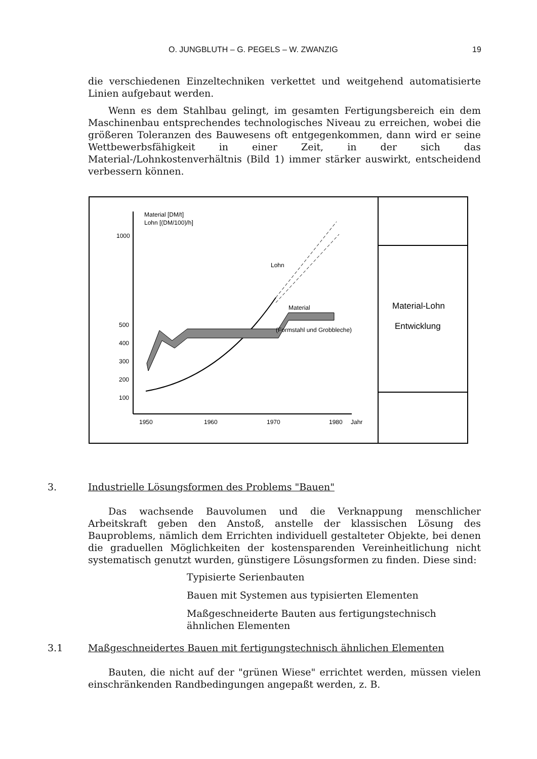O. JUNGBLUTH – G. PEGELS – W. ZWANZIG 19
die verschiedenen Einzeltechniken verkettet und weitgehend automatisierte Linien aufgebaut werden.
Wenn es dem Stahlbau gelingt, im gesamten Fertigungsbereich ein dem Maschinenbau entsprechendes technologisches Niveau zu erreichen, wobei die größeren Toleranzen des Bauwesens oft entgegenkommen, dann wird er seine Wettbewerbsfähigkeit in einer Zeit, in der sich das Material-/Lohnkostenverhältnis (Bild 1) immer stärker auswirkt, entscheidend verbessern können.
Material-Lohn
Entwicklung
Material [DM/t]
Lohn [(DM/100)/h]
1000
500
400
300
200
100
1950
1960
1970
1980
Jahr
Lohn
Material
(Formstahl und Grobbleche)
3. Industrielle Lösungsformen des Problems "Bauen"
Das wachsende Bauvolumen und die Verknappung menschlicher Arbeitskraft geben den Anstoß, anstelle der klassischen Lösung des Bauproblems, nämlich dem Errichten individuell gestalteter Objekte, bei denen die graduellen Möglichkeiten der kostensparenden Vereinheitlichung nicht systematisch genutzt wurden, günstigere Lösungsformen zu finden. Diese sind:
Typisierte Serienbauten
Bauen mit Systemen aus typisierten Elementen
Maßgeschneiderte Bauten aus fertigungstechnisch ähnlichen Elementen
3.1 Maßgeschneidertes Bauen mit fertigungstechnisch ähnlichen Elementen
Bauten, die nicht auf der "grünen Wiese" errichtet werden, müssen vielen einschränkenden Randbedingungen angepaßt werden, z. B.